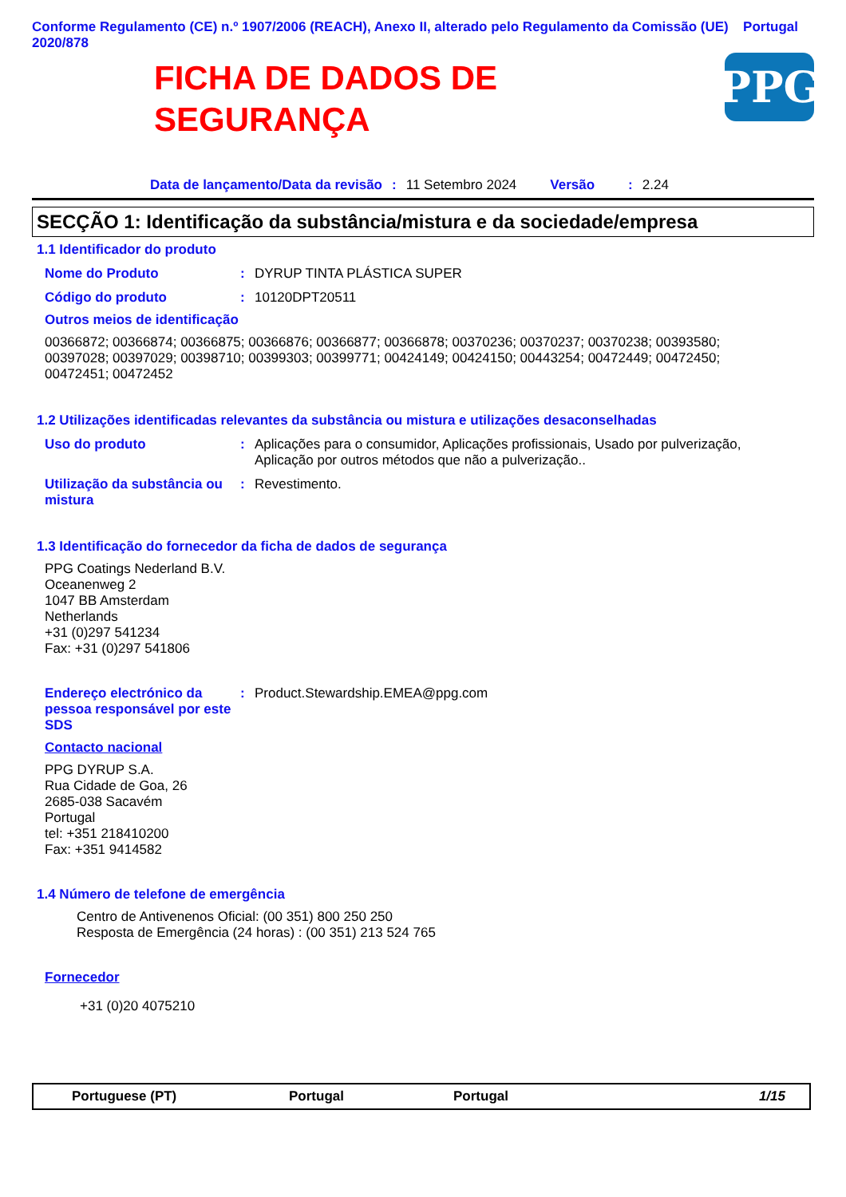Conforme Regulamento (CE) n.º 1907/2006 (REACH), Anexo II, alterado pelo Regulamento da Comissão (UE) 2020/878
Portugal
FICHA DE DADOS DE
SEGURANÇA
PPG
Data de lançamento/Data da revisão: 11 Setembro 2024 Versão: 2.24
SECÇÃO 1: Identificação da substância/mistura e da sociedade/empresa
1.1 Identificador do produto
Nome do Produto : DYRUP TINTA PLÁSTICA SUPER
Código do produto : 10120DPT20511
Outros meios de identificação
00366872; 00366874; 00366875; 00366876; 00366877; 00366878; 00370236; 00370237; 00370238; 00393580; 00397028; 00397029; 00398710; 00399303; 00399771; 00424149; 00424150; 00443254; 00472449; 00472450; 00472451; 00472452
1.2 Utilizações identificadas relevantes da substância ou mistura e utilizações desaconselhadas
Uso do produto : Aplicações para o consumidor, Aplicações profissionais, Usado por pulverização, Aplicação por outros métodos que não a pulverização..
Utilização da substância ou mistura
: Revestimento.
1.3 Identificação do fornecedor da ficha de dados de segurança
PPG Coatings Nederland B.V.
Oceanenweg 2
1047 BB Amsterdam
Netherlands
+31 (0)297 541234
Fax: +31 (0)297 541806
Endereço electrónico da pessoa responsável por este SDS
: Product.Stewardship.EMEA@ppg.com
Contacto nacional
PPG DYRUP S.A.
Rua Cidade de Goa, 26
2685-038 Sacavém
Portugal
tel: +351 218410200
Fax: +351 9414582
1.4 Número de telefone de emergência
Centro de Antivenenos Oficial: (00 351) 800 250 250
Resposta de Emergência (24 horas) : (00 351) 213 524 765
Fornecedor
+31 (0)20 4075210
Portuguese (PT) Portugal Portugal 1/15